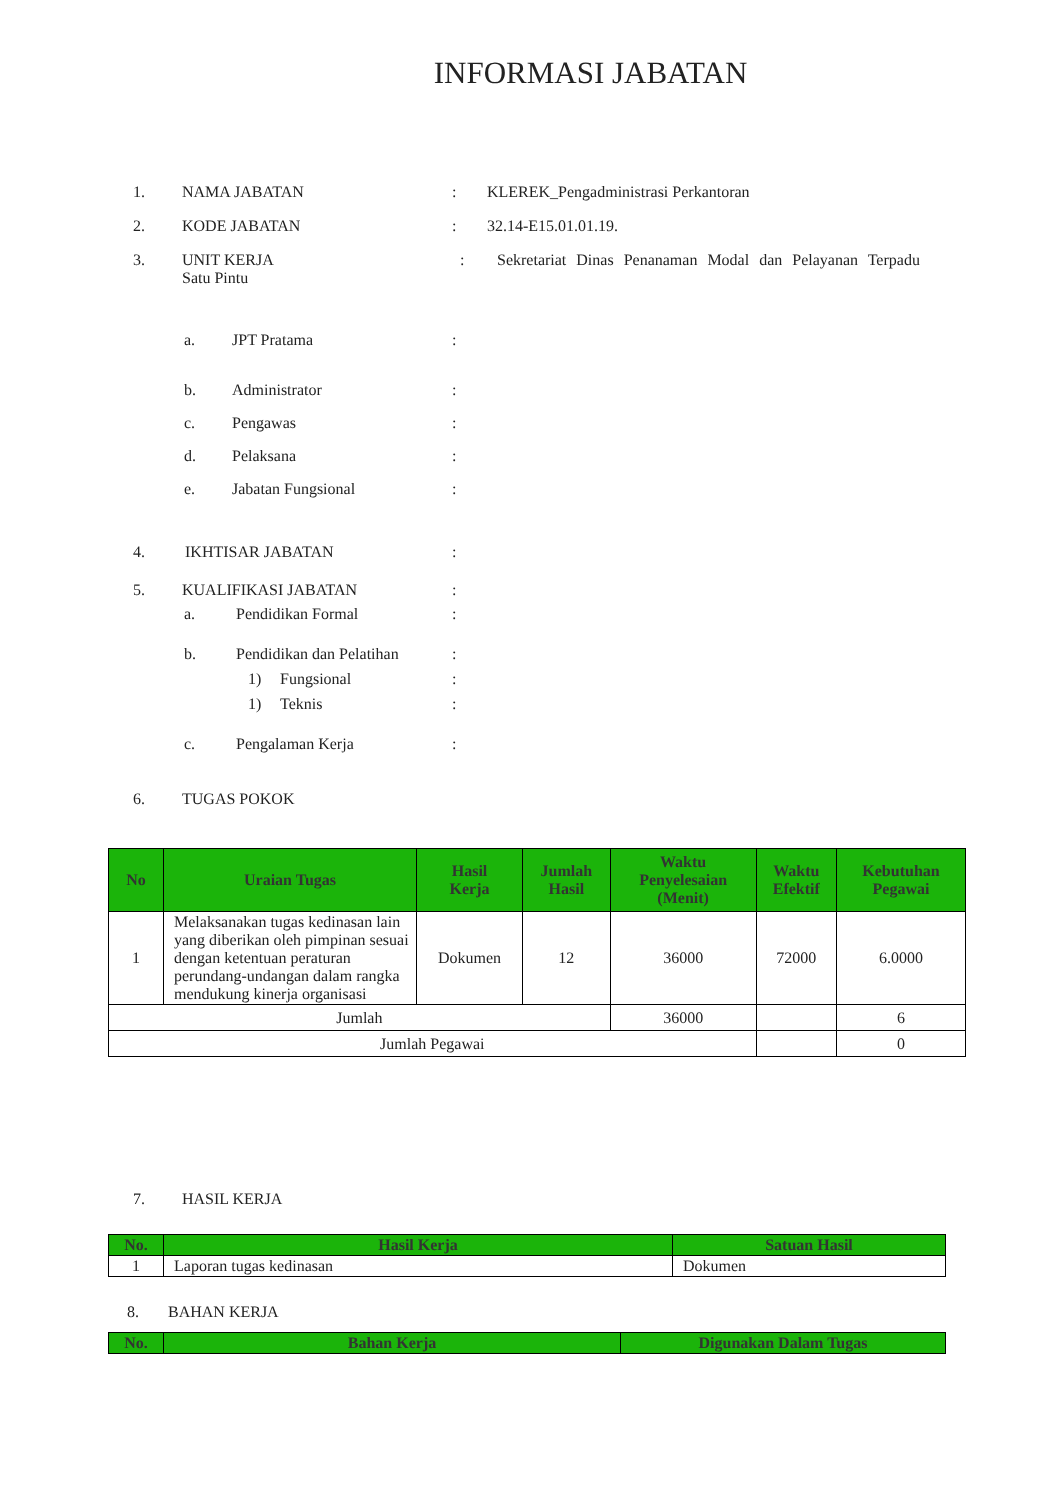INFORMASI JABATAN
1. NAMA JABATAN: KLEREK_Pengadministrasi Perkantoran
2. KODE JABATAN: 32.14-E15.01.01.19.
3. UNIT KERJA
Satu Pintu: Sekretariat Dinas Penanaman Modal dan Pelayanan Terpadu
a. JPT Pratama:
b. Administrator:
c. Pengawas:
d. Pelaksana:
e. Jabatan Fungsional:
4. IKHTISAR JABATAN:
5. KUALIFIKASI JABATAN:
a. Pendidikan Formal:
b. Pendidikan dan Pelatihan:
1) Fungsional:
1) Teknis:
c. Pengalaman Kerja:
6. TUGAS POKOK
| No | Uraian Tugas | Hasil Kerja | Jumlah Hasil | Waktu Penyelesaian (Menit) | Waktu Efektif | Kebutuhan Pegawai |
| --- | --- | --- | --- | --- | --- | --- |
| 1 | Melaksanakan tugas kedinasan lain yang diberikan oleh pimpinan sesuai dengan ketentuan peraturan perundang-undangan dalam rangka mendukung kinerja organisasi | Dokumen | 12 | 36000 | 72000 | 6.0000 |
| Jumlah | | | | 36000 | | 6 |
| Jumlah Pegawai | | | | | | 0 |
7. HASIL KERJA
| No. | Hasil Kerja | Satuan Hasil |
| --- | --- | --- |
| 1 | Laporan tugas kedinasan | Dokumen |
8. BAHAN KERJA
| No. | Bahan Kerja | Digunakan Dalam Tugas |
| --- | --- | --- |